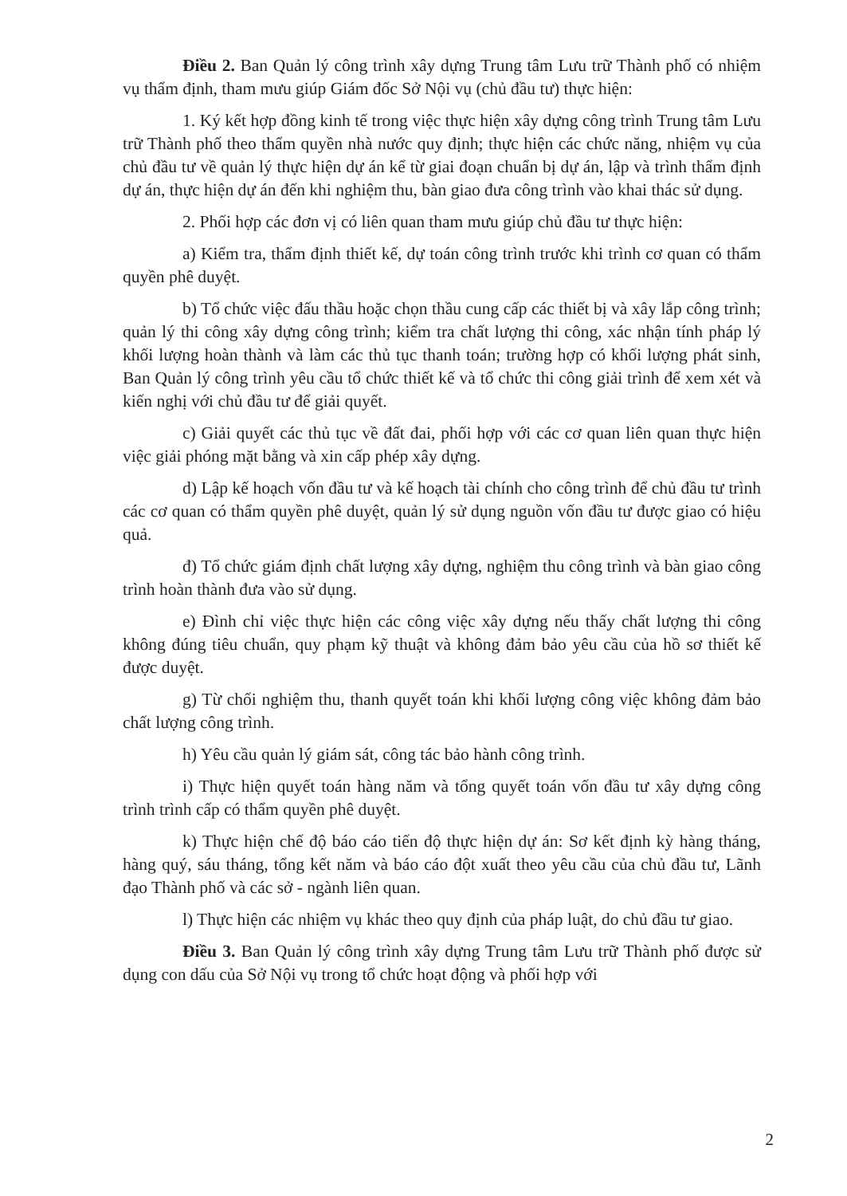Điều 2. Ban Quản lý công trình xây dựng Trung tâm Lưu trữ Thành phố có nhiệm vụ thẩm định, tham mưu giúp Giám đốc Sở Nội vụ (chủ đầu tư) thực hiện:
1. Ký kết hợp đồng kinh tế trong việc thực hiện xây dựng công trình Trung tâm Lưu trữ Thành phố theo thẩm quyền nhà nước quy định; thực hiện các chức năng, nhiệm vụ của chủ đầu tư về quản lý thực hiện dự án kể từ giai đoạn chuẩn bị dự án, lập và trình thẩm định dự án, thực hiện dự án đến khi nghiệm thu, bàn giao đưa công trình vào khai thác sử dụng.
2. Phối hợp các đơn vị có liên quan tham mưu giúp chủ đầu tư thực hiện:
a) Kiểm tra, thẩm định thiết kế, dự toán công trình trước khi trình cơ quan có thẩm quyền phê duyệt.
b) Tổ chức việc đấu thầu hoặc chọn thầu cung cấp các thiết bị và xây lắp công trình; quản lý thi công xây dựng công trình; kiểm tra chất lượng thi công, xác nhận tính pháp lý khối lượng hoàn thành và làm các thủ tục thanh toán; trường hợp có khối lượng phát sinh, Ban Quản lý công trình yêu cầu tổ chức thiết kế và tổ chức thi công giải trình để xem xét và kiến nghị với chủ đầu tư để giải quyết.
c) Giải quyết các thủ tục về đất đai, phối hợp với các cơ quan liên quan thực hiện việc giải phóng mặt bằng và xin cấp phép xây dựng.
d) Lập kế hoạch vốn đầu tư và kế hoạch tài chính cho công trình để chủ đầu tư trình các cơ quan có thẩm quyền phê duyệt, quản lý sử dụng nguồn vốn đầu tư được giao có hiệu quả.
đ) Tổ chức giám định chất lượng xây dựng, nghiệm thu công trình và bàn giao công trình hoàn thành đưa vào sử dụng.
e) Đình chỉ việc thực hiện các công việc xây dựng nếu thấy chất lượng thi công không đúng tiêu chuẩn, quy phạm kỹ thuật và không đảm bảo yêu cầu của hồ sơ thiết kế được duyệt.
g) Từ chối nghiệm thu, thanh quyết toán khi khối lượng công việc không đảm bảo chất lượng công trình.
h) Yêu cầu quản lý giám sát, công tác bảo hành công trình.
i) Thực hiện quyết toán hàng năm và tổng quyết toán vốn đầu tư xây dựng công trình trình cấp có thẩm quyền phê duyệt.
k) Thực hiện chế độ báo cáo tiến độ thực hiện dự án: Sơ kết định kỳ hàng tháng, hàng quý, sáu tháng, tổng kết năm và báo cáo đột xuất theo yêu cầu của chủ đầu tư, Lãnh đạo Thành phố và các sở - ngành liên quan.
l) Thực hiện các nhiệm vụ khác theo quy định của pháp luật, do chủ đầu tư giao.
Điều 3. Ban Quản lý công trình xây dựng Trung tâm Lưu trữ Thành phố được sử dụng con dấu của Sở Nội vụ trong tổ chức hoạt động và phối hợp với
2